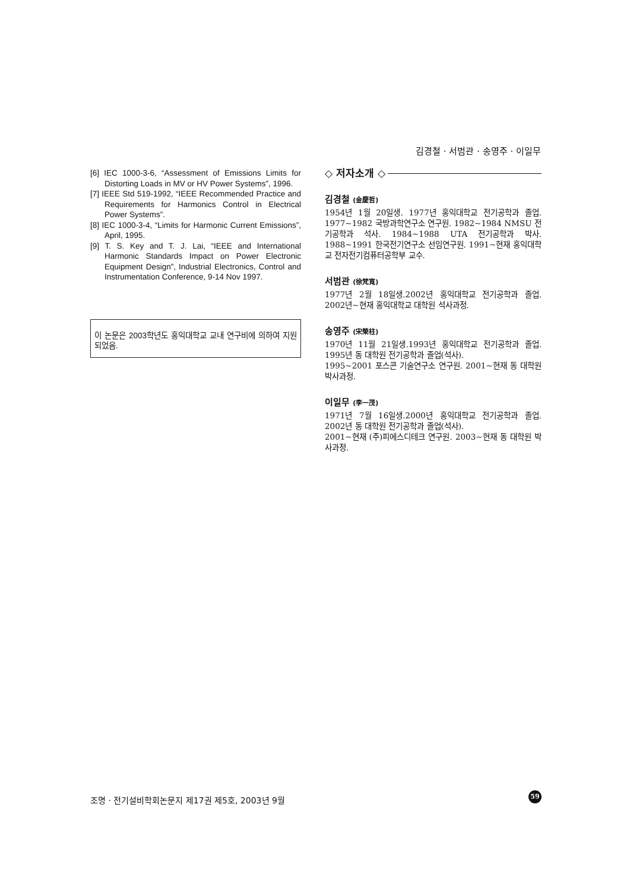김경철 · 서범관 · 송영주 · 이일무
[6] IEC 1000-3-6, “Assessment of Emissions Limits for Distorting Loads in MV or HV Power Systems”, 1996.
[7] IEEE Std 519-1992, “IEEE Recommended Practice and Requirements for Harmonics Control in Electrical Power Systems”.
[8] IEC 1000-3-4, “Limits for Harmonic Current Emissions”, April, 1995.
[9] T. S. Key and T. J. Lai, “IEEE and International Harmonic Standards Impact on Power Electronic Equipment Design”, Industrial Electronics, Control and Instrumentation Conference, 9-14 Nov 1997.
이 논문은 2003학년도 홍익대학교 교내 연구비에 의하여 지원되었음.
◇ 저자소개 ◇
김경철 (金慶哲)
1954년 1월 20일생. 1977년 홍익대학교 전기공학과 졸업. 1977~1982 국방과학연구소 연구원. 1982~1984 NMSU 전기공학과 석사. 1984~1988 UTA 전기공학과 박사. 1988~1991 한국전기연구소 선임연구원. 1991~현재 홍익대학교 전자전기컴퓨터공학부 교수.
서범관 (徐梵寬)
1977년 2월 18일생.2002년 홍익대학교 전기공학과 졸업. 2002년~현재 홍익대학교 대학원 석사과정.
송영주 (宋榮柱)
1970년 11월 21일생.1993년 홍익대학교 전기공학과 졸업. 1995년 동 대학원 전기공학과 졸업(석사).
1995~2001 포스콘 기술연구소 연구원. 2001~현재 동 대학원 박사과정.
이일무 (李一茂)
1971년 7월 16일생.2000년 홍익대학교 전기공학과 졸업. 2002년 동 대학원 전기공학과 졸업(석사).
2001~현재 (주)피에스디테크 연구원. 2003~현재 동 대학원 박사과정.
조명 · 전기설비학회논문지 제17권 제5호, 2003년 9월
59